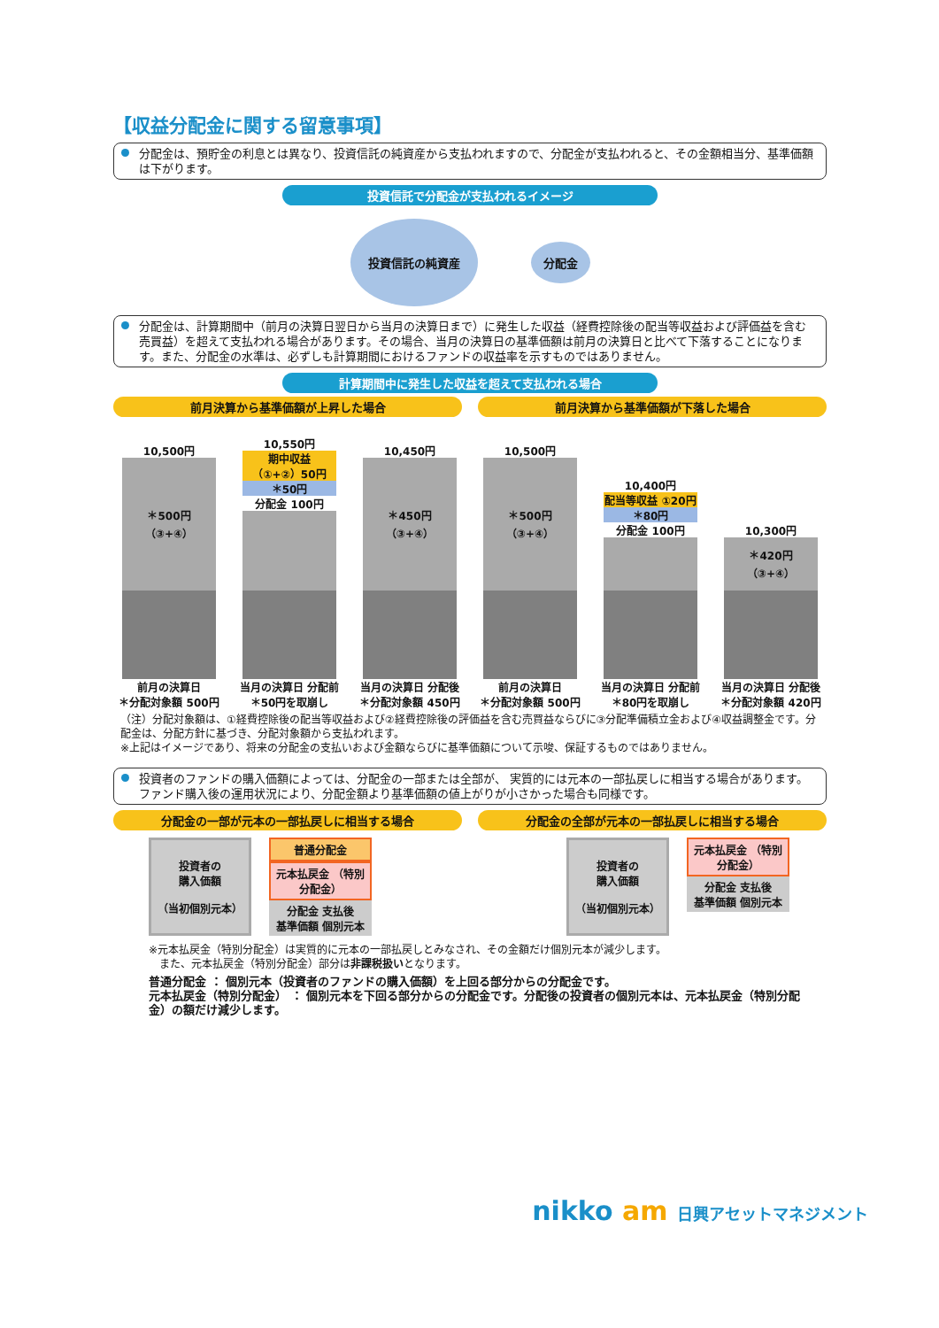【収益分配金に関する留意事項】
分配金は、預貯金の利息とは異なり、投資信託の純資産から支払われますので、分配金が支払われると、その金額相当分、基準価額は下がります。
投資信託で分配金が支払われるイメージ
投資信託の純資産
分配金
分配金は、計算期間中（前月の決算日翌日から当月の決算日まで）に発生した収益（経費控除後の配当等収益および評価益を含む売買益）を超えて支払われる場合があります。その場合、当月の決算日の基準価額は前月の決算日と比べて下落することになります。また、分配金の水準は、必ずしも計算期間におけるファンドの収益率を示すものではありません。
計算期間中に発生した収益を超えて支払われる場合
前月決算から基準価額が上昇した場合 前月決算から基準価額が下落した場合
10,500円
＊500円
（③+④）
前月の決算日
＊分配対象額 500円
10,550円
期中収益 （①+②）50円
＊50円
分配金 100円
当月の決算日 分配前
＊50円を取崩し
10,450円
＊450円
（③+④）
当月の決算日 分配後
＊分配対象額 450円
10,500円
＊500円
（③+④）
前月の決算日
＊分配対象額 500円
10,400円
配当等収益 ①20円
＊80円
分配金 100円
当月の決算日 分配前
＊80円を取崩し
10,300円
＊420円
（③+④）
当月の決算日 分配後
＊分配対象額 420円
（注）分配対象額は、①経費控除後の配当等収益および②経費控除後の評価益を含む売買益ならびに③分配準備積立金および④収益調整金です。分配金は、分配方針に基づき、分配対象額から支払われます。
※上記はイメージであり、将来の分配金の支払いおよび金額ならびに基準価額について示唆、保証するものではありません。
投資者のファンドの購入価額によっては、分配金の一部または全部が、 実質的には元本の一部払戻しに相当する場合があります。ファンド購入後の運用状況により、分配金額より基準価額の値上がりが小さかった場合も同様です。
分配金の一部が元本の一部払戻しに相当する場合
分配金の全部が元本の一部払戻しに相当する場合
投資者の
購入価額
（当初個別元本）
普通分配金
元本払戻金 （特別分配金）
分配金 支払後
基準価額 個別元本
投資者の
購入価額
（当初個別元本）
元本払戻金 （特別分配金）
分配金 支払後
基準価額 個別元本
※元本払戻金（特別分配金）は実質的に元本の一部払戻しとみなされ、その金額だけ個別元本が減少します。
　また、元本払戻金（特別分配金）部分は非課税扱いとなります。
普通分配金 ： 個別元本（投資者のファンドの購入価額）を上回る部分からの分配金です。
元本払戻金（特別分配金） ： 個別元本を下回る部分からの分配金です。分配後の投資者の個別元本は、元本払戻金（特別分配金）の額だけ減少します。
nikko am 日興アセットマネジメント